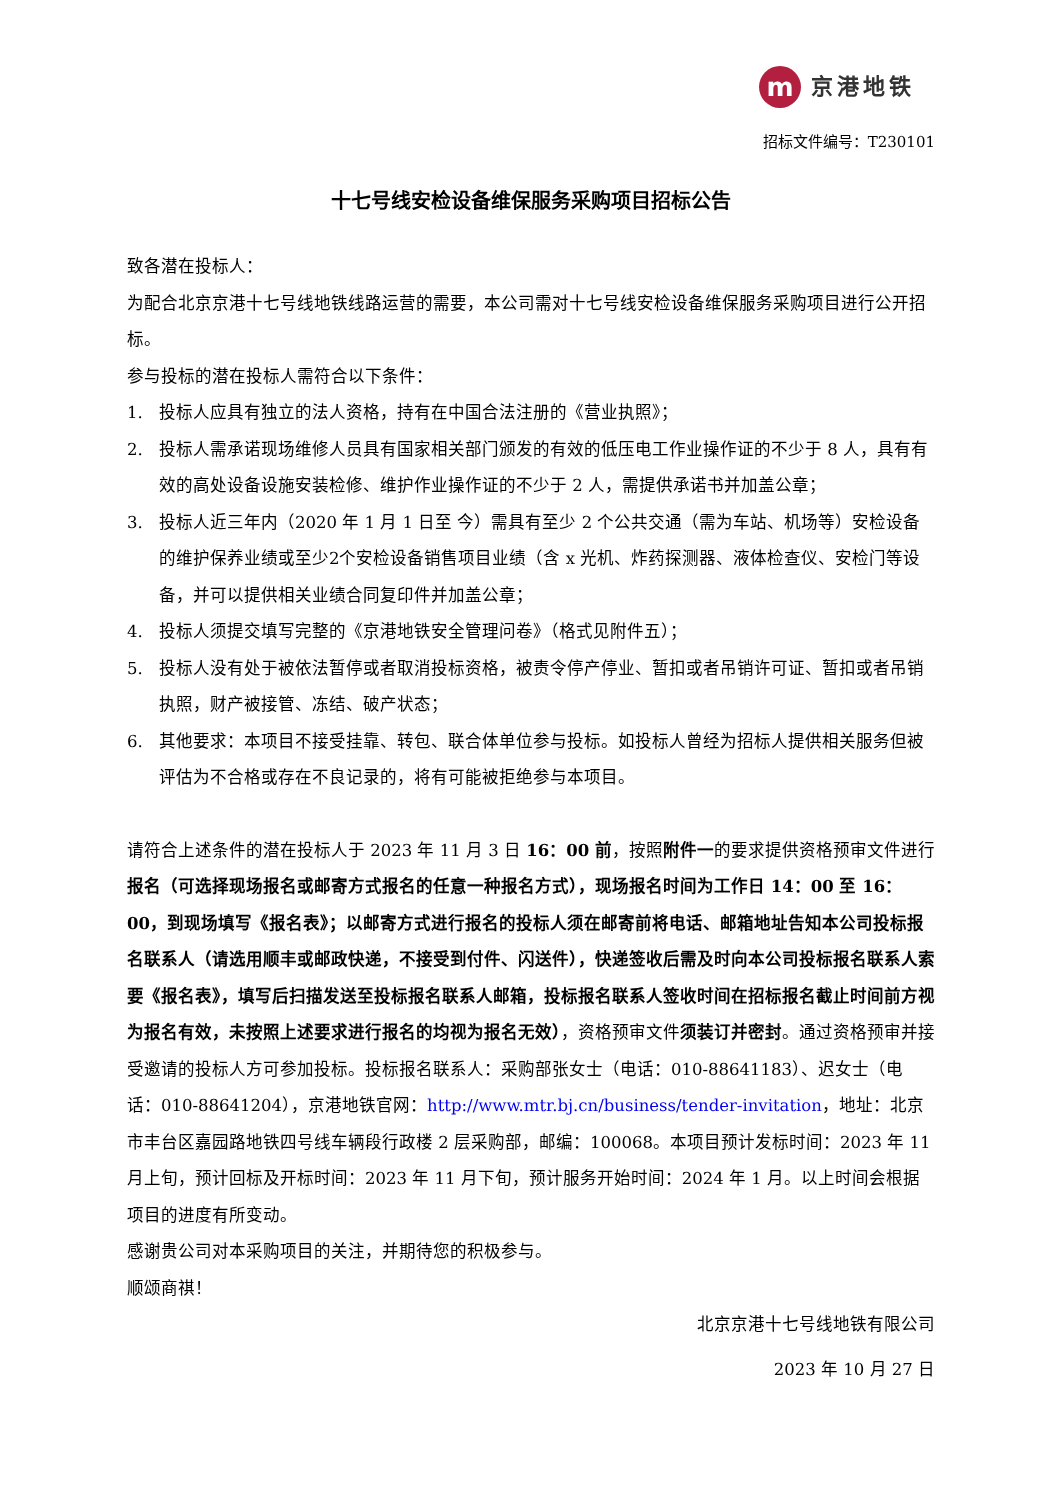m
京港地铁
招标文件编号：T230101
十七号线安检设备维保服务采购项目招标公告
致各潜在投标人：
为配合北京京港十七号线地铁线路运营的需要，本公司需对十七号线安检设备维保服务采购项目进行公开招标。
参与投标的潜在投标人需符合以下条件：
1. 投标人应具有独立的法人资格，持有在中国合法注册的《营业执照》；
2. 投标人需承诺现场维修人员具有国家相关部门颁发的有效的低压电工作业操作证的不少于 8 人，具有有效的高处设备设施安装检修、维护作业操作证的不少于 2 人，需提供承诺书并加盖公章；
3. 投标人近三年内（2020 年 1 月 1 日至 今）需具有至少 2 个公共交通（需为车站、机场等）安检设备的维护保养业绩或至少2个安检设备销售项目业绩（含 x 光机、炸药探测器、液体检查仪、安检门等设备，并可以提供相关业绩合同复印件并加盖公章；
4. 投标人须提交填写完整的《京港地铁安全管理问卷》（格式见附件五）；
5. 投标人没有处于被依法暂停或者取消投标资格，被责令停产停业、暂扣或者吊销许可证、暂扣或者吊销执照，财产被接管、冻结、破产状态；
6. 其他要求：本项目不接受挂靠、转包、联合体单位参与投标。如投标人曾经为招标人提供相关服务但被评估为不合格或存在不良记录的，将有可能被拒绝参与本项目。
请符合上述条件的潜在投标人于 2023 年 11 月 3 日 16：00 前，按照附件一的要求提供资格预审文件进行报名（可选择现场报名或邮寄方式报名的任意一种报名方式），现场报名时间为工作日 14：00 至 16：00，到现场填写《报名表》；以邮寄方式进行报名的投标人须在邮寄前将电话、邮箱地址告知本公司投标报名联系人（请选用顺丰或邮政快递，不接受到付件、闪送件），快递签收后需及时向本公司投标报名联系人索要《报名表》，填写后扫描发送至投标报名联系人邮箱，投标报名联系人签收时间在招标报名截止时间前方视为报名有效，未按照上述要求进行报名的均视为报名无效），资格预审文件须装订并密封。通过资格预审并接受邀请的投标人方可参加投标。投标报名联系人：采购部张女士（电话：010-88641183）、迟女士（电话：010-88641204），京港地铁官网：http://www.mtr.bj.cn/business/tender-invitation，地址：北京市丰台区嘉园路地铁四号线车辆段行政楼 2 层采购部，邮编：100068。本项目预计发标时间：2023 年 11 月上旬，预计回标及开标时间：2023 年 11 月下旬，预计服务开始时间：2024 年 1 月。以上时间会根据项目的进度有所变动。
感谢贵公司对本采购项目的关注，并期待您的积极参与。
顺颂商祺！
北京京港十七号线地铁有限公司
2023 年 10 月 27 日